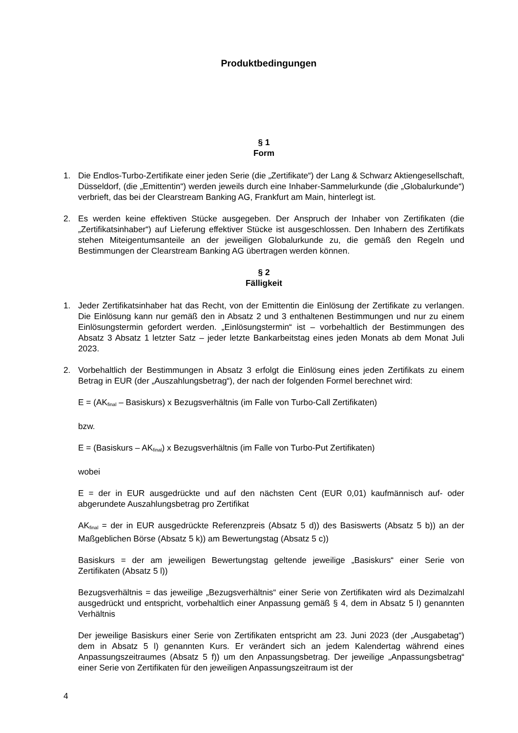Produktbedingungen
§ 1
Form
1. Die Endlos-Turbo-Zertifikate einer jeden Serie (die „Zertifikate“) der Lang & Schwarz Aktiengesellschaft, Düsseldorf, (die „Emittentin“) werden jeweils durch eine Inhaber-Sammelurkunde (die „Globalurkunde“) verbrieft, das bei der Clearstream Banking AG, Frankfurt am Main, hinterlegt ist.
2. Es werden keine effektiven Stücke ausgegeben. Der Anspruch der Inhaber von Zertifikaten (die „Zertifikatsinhaber“) auf Lieferung effektiver Stücke ist ausgeschlossen. Den Inhabern des Zertifikats stehen Miteigentumsanteile an der jeweiligen Globalurkunde zu, die gemäß den Regeln und Bestimmungen der Clearstream Banking AG übertragen werden können.
§ 2
Fälligkeit
1. Jeder Zertifikatsinhaber hat das Recht, von der Emittentin die Einlösung der Zertifikate zu verlangen. Die Einlösung kann nur gemäß den in Absatz 2 und 3 enthaltenen Bestimmungen und nur zu einem Einlösungstermin gefordert werden. „Einlösungstermin“ ist – vorbehaltlich der Bestimmungen des Absatz 3 Absatz 1 letzter Satz – jeder letzte Bankarbeitstag eines jeden Monats ab dem Monat Juli 2023.
2. Vorbehaltlich der Bestimmungen in Absatz 3 erfolgt die Einlösung eines jeden Zertifikats zu einem Betrag in EUR (der „Auszahlungsbetrag“), der nach der folgenden Formel berechnet wird:
E = (AK<sub>final</sub> – Basiskurs) x Bezugsverhältnis (im Falle von Turbo-Call Zertifikaten)
bzw.
E = (Basiskurs – AK<sub>final</sub>) x Bezugsverhältnis (im Falle von Turbo-Put Zertifikaten)
wobei
E = der in EUR ausgedrückte und auf den nächsten Cent (EUR 0,01) kaufmännisch auf- oder abgerundete Auszahlungsbetrag pro Zertifikat
AK<sub>final</sub> = der in EUR ausgedrückte Referenzpreis (Absatz 5 d)) des Basiswerts (Absatz 5 b)) an der Maßgeblichen Börse (Absatz 5 k)) am Bewertungstag (Absatz 5 c))
Basiskurs = der am jeweiligen Bewertungstag geltende jeweilige „Basiskurs“ einer Serie von Zertifikaten (Absatz 5 l))
Bezugsverhältnis = das jeweilige „Bezugsverhältnis“ einer Serie von Zertifikaten wird als Dezimalzahl ausgedrückt und entspricht, vorbehaltlich einer Anpassung gemäß § 4, dem in Absatz 5 l) genannten Verhältnis
Der jeweilige Basiskurs einer Serie von Zertifikaten entspricht am 23. Juni 2023 (der „Ausgabetag“) dem in Absatz 5 l) genannten Kurs. Er verändert sich an jedem Kalendertag während eines Anpassungszeitraumes (Absatz 5 f)) um den Anpassungsbetrag. Der jeweilige „Anpassungsbetrag“ einer Serie von Zertifikaten für den jeweiligen Anpassungszeitraum ist der
4